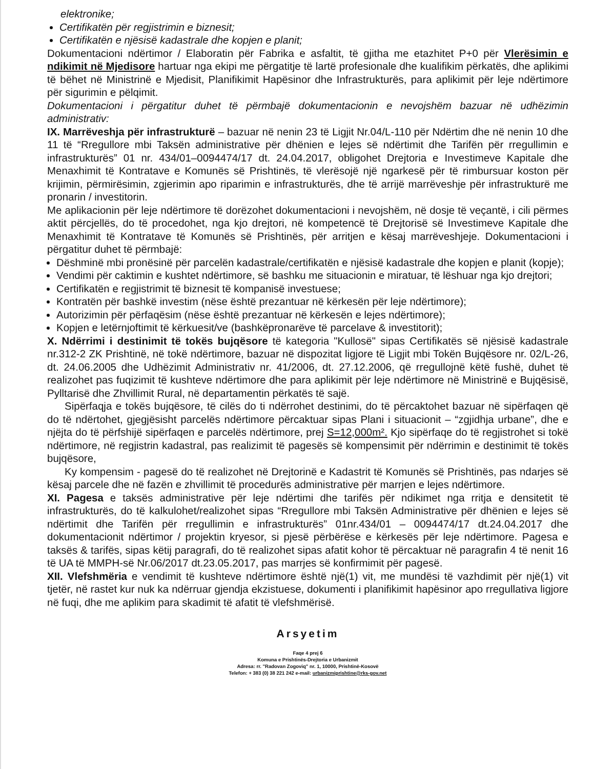elektronike;
Certifikatën për regjistrimin e biznesit;
Certifikatën e njësisë kadastrale dhe kopjen e planit;
Dokumentacioni ndërtimor / Elaboratin për Fabrika e asfaltit, të gjitha me etazhitet P+0 për Vlerësimin e ndikimit në Mjedisore hartuar nga ekipi me përgatitje të lartë profesionale dhe kualifikim përkatës, dhe aplikimi të bëhet në Ministrinë e Mjedisit, Planifikimit Hapësinor dhe Infrastrukturës, para aplikimit për leje ndërtimore për sigurimin e pëlqimit.
Dokumentacioni i përgatitur duhet të përmbajë dokumentacionin e nevojshëm bazuar në udhëzimin administrativ:
IX. Marrëveshja për infrastrukturë – bazuar në nenin 23 të Ligjit Nr.04/L-110 për Ndërtim dhe në nenin 10 dhe 11 të “Rregullore mbi Taksën administrative për dhënien e lejes së ndërtimit dhe Tarifën për rregullimin e infrastrukturës” 01 nr. 434/01–0094474/17 dt. 24.04.2017, obligohet Drejtoria e Investimeve Kapitale dhe Menaxhimit të Kontratave e Komunës së Prishtinës, të vlerësojë një ngarkesë për të rimbursuar koston për krijimin, përmirësimin, zgjerimin apo riparimin e infrastrukturës, dhe të arrijë marrëveshje për infrastrukturë me pronarin / investitorin.
Me aplikacionin për leje ndërtimore të dorëzohet dokumentacioni i nevojshëm, në dosje të veçantë, i cili përmes aktit përcjellës, do të procedohet, nga kjo drejtori, në kompetencë të Drejtorisë së Investimeve Kapitale dhe Menaxhimit të Kontratave të Komunës së Prishtinës, për arritjen e kësaj marrëveshjeje. Dokumentacioni i përgatitur duhet të përmbajë:
Dëshminë mbi pronësinë për parcelën kadastrale/certifikatën e njësisë kadastrale dhe kopjen e planit (kopje);
Vendimi për caktimin e kushtet ndërtimore, së bashku me situacionin e miratuar, të lëshuar nga kjo drejtori;
Certifikatën e regjistrimit të biznesit të kompanisë investuese;
Kontratën për bashkë investim (nëse është prezantuar në kërkesën për leje ndërtimore);
Autorizimin për përfaqësim (nëse është prezantuar në kërkesën e lejes ndërtimore);
Kopjen e letërnjoftimit të kërkuesit/ve (bashkëpronarëve të parcelave & investitorit);
X. Ndërrimi i destinimit të tokës bujqësore të kategoria "Kullosë" sipas Certifikatës së njësisë kadastrale nr.312-2 ZK Prishtinë, në tokë ndërtimore, bazuar në dispozitat ligjore të Ligjit mbi Tokën Bujqësore nr. 02/L-26, dt. 24.06.2005 dhe Udhëzimit Administrativ nr. 41/2006, dt. 27.12.2006, që rregullojnë këtë fushë, duhet të realizohet pas fuqizimit të kushteve ndërtimore dhe para aplikimit për leje ndërtimore në Ministrinë e Bujqësisë, Pylltarisë dhe Zhvillimit Rural, në departamentin përkatës të sajë.
Sipërfaqja e tokës bujqësore, të cilës do ti ndërrohet destinimi, do të përcaktohet bazuar në sipërfaqen që do të ndërtohet, gjegjësisht parcelës ndërtimore përcaktuar sipas Plani i situacionit – “zgjidhja urbane”, dhe e njëjta do të përfshijë sipërfaqen e parcelës ndërtimore, prej S=12,000m². Kjo sipërfaqe do të regjistrohet si tokë ndërtimore, në regjistrin kadastral, pas realizimit të pagesës së kompensimit për ndërrimin e destinimit të tokës bujqësore,
Ky kompensim - pagesë do të realizohet në Drejtorinë e Kadastrit të Komunës së Prishtinës, pas ndarjes së kësaj parcele dhe në fazën e zhvillimit të procedurës administrative për marrjen e lejes ndërtimore.
XI. Pagesa e taksës administrative për leje ndërtimi dhe tarifës për ndikimet nga rritja e densitetit të infrastrukturës, do të kalkulohet/realizohet sipas “Rregullore mbi Taksën Administrative për dhënien e lejes së ndërtimit dhe Tarifën për rregullimin e infrastrukturës” 01nr.434/01 – 0094474/17 dt.24.04.2017 dhe dokumentacionit ndërtimor / projektin kryesor, si pjesë përbërëse e kërkesës për leje ndërtimore. Pagesa e taksës & tarifës, sipas këtij paragrafi, do të realizohet sipas afatit kohor të përcaktuar në paragrafin 4 të nenit 16 të UA të MMPH-së Nr.06/2017 dt.23.05.2017, pas marrjes së konfirmimit për pagesë.
XII. Vlefshmëria e vendimit të kushteve ndërtimore është një(1) vit, me mundësi të vazhdimit për një(1) vit tjetër, në rastet kur nuk ka ndërruar gjendja ekzistuese, dokumenti i planifikimit hapësinor apo rregullativa ligjore në fuqi, dhe me aplikim para skadimit të afatit të vlefshmërisë.
Arsyetim
Faqe 4 prej 6
Komuna e Prishtinës-Drejtoria e Urbanizmit
Adresa: rr. "Radovan Zogoviq" nr. 1, 10000, Prishtinë-Kosovë
Telefon: + 383 (0) 38 221 242 e-mail: urbanizmiprishtine@rks-gov.net